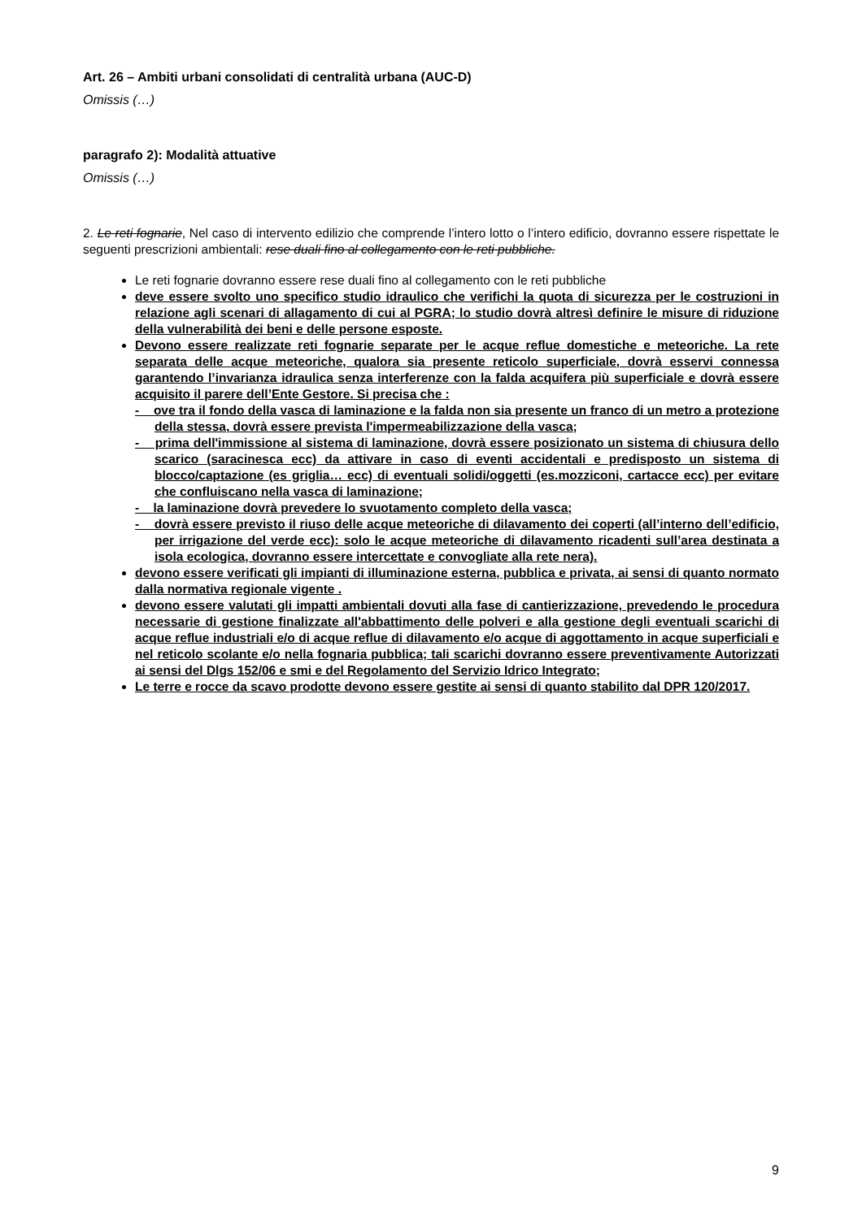Art. 26 – Ambiti urbani consolidati di centralità urbana (AUC-D)
Omissis (…)
paragrafo 2): Modalità attuative
Omissis (…)
2. Le reti fognarie, Nel caso di intervento edilizio che comprende l’intero lotto o l’intero edificio, dovranno essere rispettate le seguenti prescrizioni ambientali: rese duali fino al collegamento con le reti pubbliche.
Le reti fognarie dovranno essere rese duali fino al collegamento con le reti pubbliche
deve essere svolto uno specifico studio idraulico che verifichi la quota di sicurezza per le costruzioni in relazione agli scenari di allagamento di cui al PGRA; lo studio dovrà altresì definire le misure di riduzione della vulnerabilità dei beni e delle persone esposte.
Devono essere realizzate reti fognarie separate per le acque reflue domestiche e meteoriche. La rete separata delle acque meteoriche, qualora sia presente reticolo superficiale, dovrà esservi connessa garantendo l’invarianza idraulica senza interferenze con la falda acquifera più superficiale e dovrà essere acquisito il parere dell’Ente Gestore. Si precisa che :
- ove tra il fondo della vasca di laminazione e la falda non sia presente un franco di un metro a protezione della stessa, dovrà essere prevista l'impermeabilizzazione della vasca;
- prima dell'immissione al sistema di laminazione, dovrà essere posizionato un sistema di chiusura dello scarico (saracinesca ecc) da attivare in caso di eventi accidentali e predisposto un sistema di blocco/captazione (es griglia… ecc) di eventuali solidi/oggetti (es.mozziconi, cartacce ecc) per evitare che confluiscano nella vasca di laminazione;
- la laminazione dovrà prevedere lo svuotamento completo della vasca;
- dovrà essere previsto il riuso delle acque meteoriche di dilavamento dei coperti (all’interno dell’edificio, per irrigazione del verde ecc): solo le acque meteoriche di dilavamento ricadenti sull’area destinata a isola ecologica, dovranno essere intercettate e convogliate alla rete nera).
devono essere verificati gli impianti di illuminazione esterna, pubblica e privata, ai sensi di quanto normato dalla normativa regionale vigente .
devono essere valutati gli impatti ambientali dovuti alla fase di cantierizzazione, prevedendo le procedura necessarie di gestione finalizzate all'abbattimento delle polveri e alla gestione degli eventuali scarichi di acque reflue industriali e/o di acque reflue di dilavamento e/o acque di aggottamento in acque superficiali e nel reticolo scolante e/o nella fognaria pubblica; tali scarichi dovranno essere preventivamente Autorizzati ai sensi del Dlgs 152/06 e smi e del Regolamento del Servizio Idrico Integrato;
Le terre e rocce da scavo prodotte devono essere gestite ai sensi di quanto stabilito dal DPR 120/2017.
9